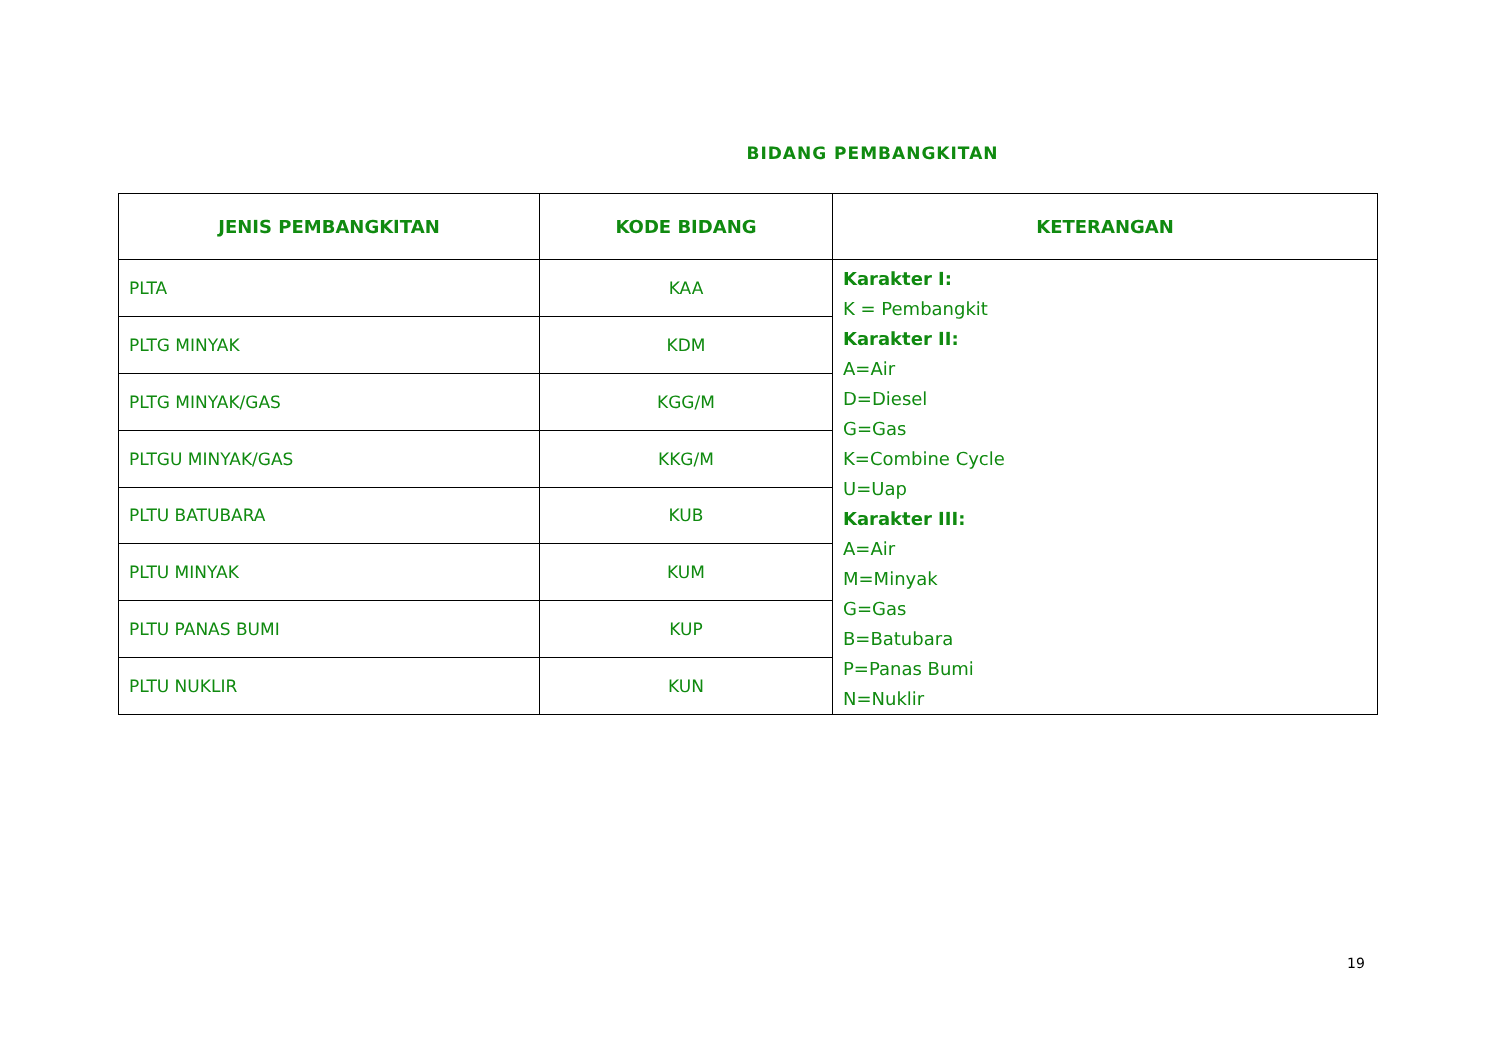BIDANG PEMBANGKITAN
| JENIS PEMBANGKITAN | KODE BIDANG | KETERANGAN |
| --- | --- | --- |
| PLTA | KAA | Karakter I: K = Pembangkit Karakter II: A=Air D=Diesel G=Gas K=Combine Cycle U=Uap Karakter III: A=Air M=Minyak G=Gas B=Batubara P=Panas Bumi N=Nuklir |
| PLTG MINYAK | KDM | |
| PLTG MINYAK/GAS | KGG/M | |
| PLTGU MINYAK/GAS | KKG/M | |
| PLTU BATUBARA | KUB | |
| PLTU MINYAK | KUM | |
| PLTU PANAS BUMI | KUP | |
| PLTU NUKLIR | KUN | |
19